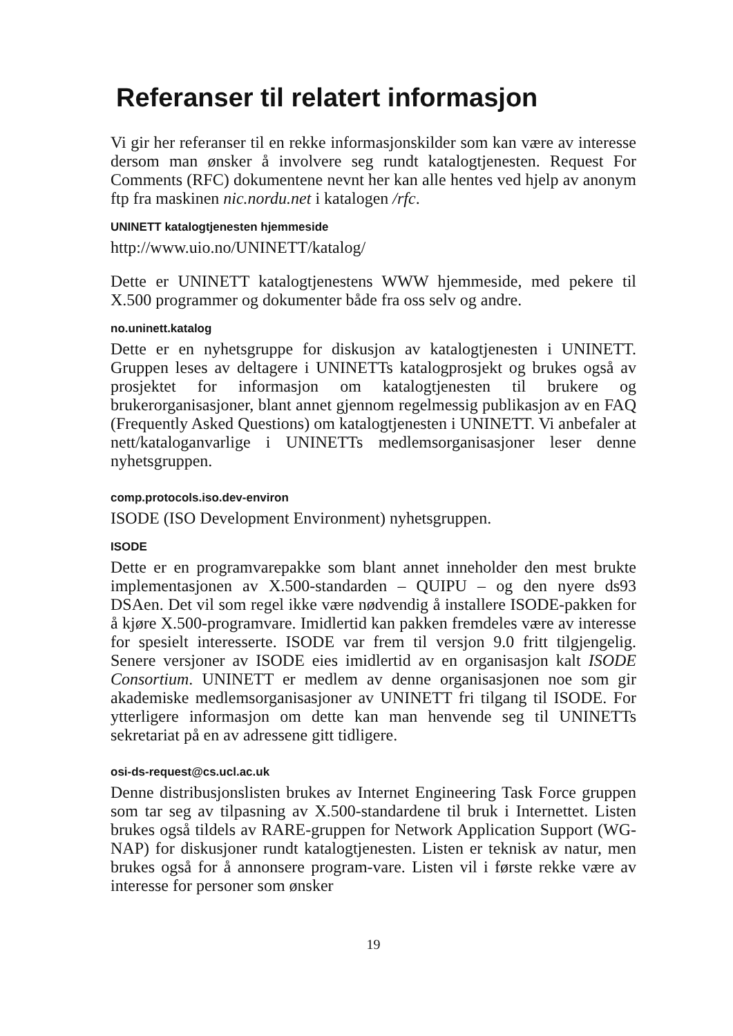Referanser til relatert informasjon
Vi gir her referanser til en rekke informasjonskilder som kan være av interesse dersom man ønsker å involvere seg rundt katalogtjenesten. Request For Comments (RFC) dokumentene nevnt her kan alle hentes ved hjelp av anonym ftp fra maskinen nic.nordu.net i katalogen /rfc.
UNINETT katalogtjenesten hjemmeside
http://www.uio.no/UNINETT/katalog/
Dette er UNINETT katalogtjenestens WWW hjemmeside, med pekere til X.500 programmer og dokumenter både fra oss selv og andre.
no.uninett.katalog
Dette er en nyhetsgruppe for diskusjon av katalogtjenesten i UNINETT. Gruppen leses av deltagere i UNINETTs katalogprosjekt og brukes også av prosjektet for informasjon om katalogtjenesten til brukere og brukerorganisasjoner, blant annet gjennom regelmessig publikasjon av en FAQ (Frequently Asked Questions) om katalogtjenesten i UNINETT. Vi anbefaler at nett/kataloganvarlige i UNINETTs medlemsorganisasjoner leser denne nyhetsgruppen.
comp.protocols.iso.dev-environ
ISODE (ISO Development Environment) nyhetsgruppen.
ISODE
Dette er en programvarepakke som blant annet inneholder den mest brukte implementasjonen av X.500-standarden – QUIPU – og den nyere ds93 DSAen. Det vil som regel ikke være nødvendig å installere ISODE-pakken for å kjøre X.500-programvare. Imidlertid kan pakken fremdeles være av interesse for spesielt interesserte. ISODE var frem til versjon 9.0 fritt tilgjengelig. Senere versjoner av ISODE eies imidlertid av en organisasjon kalt ISODE Consortium. UNINETT er medlem av denne organisasjonen noe som gir akademiske medlemsorganisasjoner av UNINETT fri tilgang til ISODE. For ytterligere informasjon om dette kan man henvende seg til UNINETTs sekretariat på en av adressene gitt tidligere.
osi-ds-request@cs.ucl.ac.uk
Denne distribusjonslisten brukes av Internet Engineering Task Force gruppen som tar seg av tilpasning av X.500-standardene til bruk i Internettet. Listen brukes også tildels av RARE-gruppen for Network Application Support (WG-NAP) for diskusjoner rundt katalogtjenesten. Listen er teknisk av natur, men brukes også for å annonsere program-vare. Listen vil i første rekke være av interesse for personer som ønsker
19